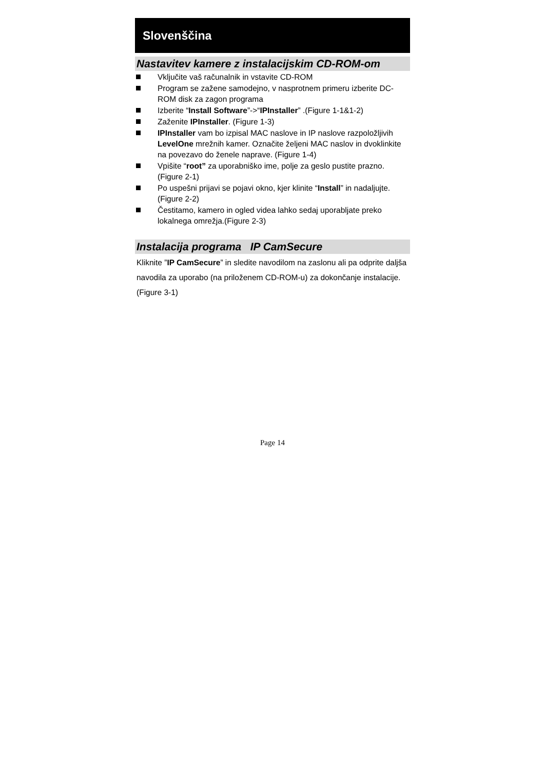Slovenščina
Nastavitev kamere z instalacijskim CD-ROM-om
Vključite vaš računalnik in vstavite CD-ROM
Program se zažene samodejno, v nasprotnem primeru izberite DC-ROM disk za zagon programa
Izberite “Install Software”->“IPInstaller” .(Figure 1-1&1-2)
Zaženite IPInstaller. (Figure 1-3)
IPInstaller vam bo izpisal MAC naslove in IP naslove razpoložljivih LevelOne mrežnih kamer. Označite željeni MAC naslov in dvoklinkite na povezavo do ženele naprave. (Figure 1-4)
Vpišite “root” za uporabniško ime, polje za geslo pustite prazno. (Figure 2-1)
Po uspešni prijavi se pojavi okno, kjer klinite “Install” in nadaljujte. (Figure 2-2)
Čestitamo, kamero in ogled videa lahko sedaj uporabljate preko lokalnega omrežja.(Figure 2-3)
Instalacija programa IP CamSecure
Kliknite ”IP CamSecure” in sledite navodilom na zaslonu ali pa odprite daljša navodila za uporabo (na priloženem CD-ROM-u) za dokončanje instalacije. (Figure 3-1)
Page 14